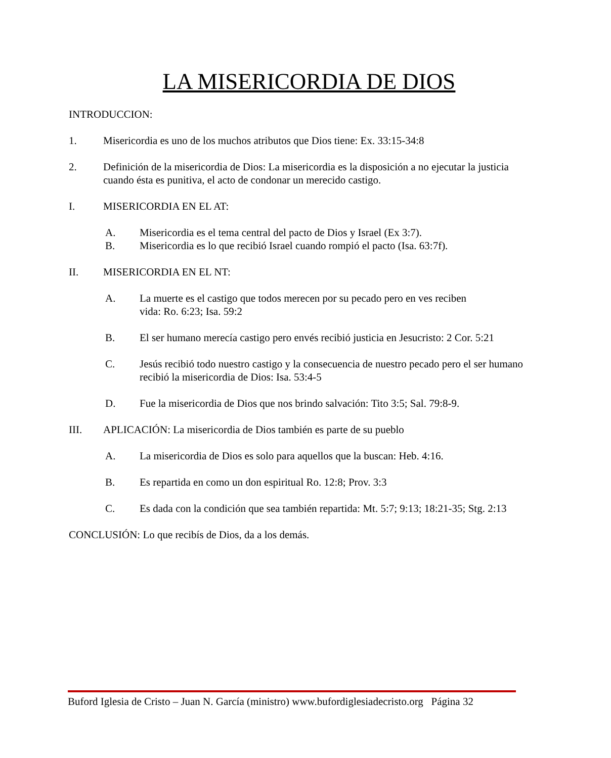LA MISERICORDIA DE DIOS
INTRODUCCION:
1. Misericordia es uno de los muchos atributos que Dios tiene: Ex. 33:15-34:8
2. Definición de la misericordia de Dios: La misericordia es la disposición a no ejecutar la justicia cuando ésta es punitiva, el acto de condonar un merecido castigo.
I. MISERICORDIA EN EL AT:
A. Misericordia es el tema central del pacto de Dios y Israel (Ex 3:7).
B. Misericordia es lo que recibió Israel cuando rompió el pacto (Isa. 63:7f).
II. MISERICORDIA EN EL NT:
A. La muerte es el castigo que todos merecen por su pecado pero en ves reciben
vida: Ro. 6:23; Isa. 59:2
B. El ser humano merecía castigo pero envés recibió justicia en Jesucristo: 2 Cor. 5:21
C. Jesús recibió todo nuestro castigo y la consecuencia de nuestro pecado pero el ser humano recibió la misericordia de Dios: Isa. 53:4-5
D. Fue la misericordia de Dios que nos brindo salvación: Tito 3:5; Sal. 79:8-9.
III. APLICACIÓN: La misericordia de Dios también es parte de su pueblo
A. La misericordia de Dios es solo para aquellos que la buscan: Heb. 4:16.
B. Es repartida en como un don espiritual Ro. 12:8; Prov. 3:3
C. Es dada con la condición que sea también repartida: Mt. 5:7; 9:13; 18:21-35; Stg. 2:13
CONCLUSIÓN: Lo que recibís de Dios, da a los demás.
Buford Iglesia de Cristo – Juan N. García (ministro) www.bufordiglesiadecristo.org Página 32